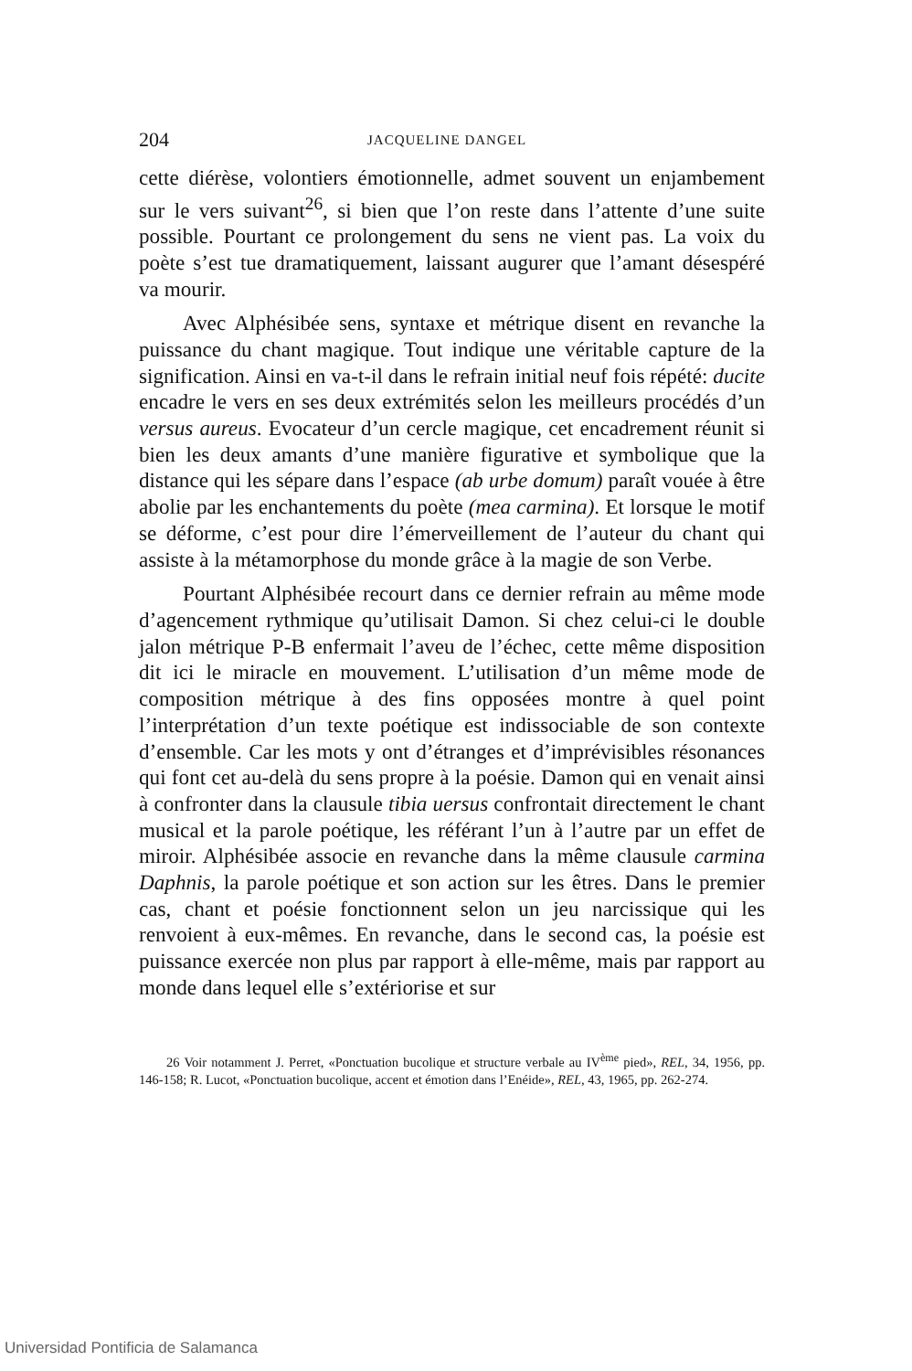204 JACQUELINE DANGEL
cette diérèse, volontiers émotionnelle, admet souvent un enjambement sur le vers suivant<sup>26</sup>, si bien que l’on reste dans l’attente d’une suite possible. Pourtant ce prolongement du sens ne vient pas. La voix du poète s’est tue dramatiquement, laissant augurer que l’amant désespéré va mourir.
Avec Alphésibée sens, syntaxe et métrique disent en revanche la puissance du chant magique. Tout indique une véritable capture de la signification. Ainsi en va-t-il dans le refrain initial neuf fois répété: ducite encadre le vers en ses deux extrémités selon les meilleurs procédés d’un versus aureus. Evocateur d’un cercle magique, cet encadrement réunit si bien les deux amants d’une manière figurative et symbolique que la distance qui les sépare dans l’espace (ab urbe domum) paraît vouée à être abolie par les enchantements du poète (mea carmina). Et lorsque le motif se déforme, c’est pour dire l’émerveillement de l’auteur du chant qui assiste à la métamorphose du monde grâce à la magie de son Verbe.
Pourtant Alphésibée recourt dans ce dernier refrain au même mode d’agencement rythmique qu’utilisait Damon. Si chez celui-ci le double jalon métrique P-B enfermait l’aveu de l’échec, cette même disposition dit ici le miracle en mouvement. L’utilisation d’un même mode de composition métrique à des fins opposées montre à quel point l’interprétation d’un texte poétique est indissociable de son contexte d’ensemble. Car les mots y ont d’étranges et d’imprévisibles résonances qui font cet au-delà du sens propre à la poésie. Damon qui en venait ainsi à confronter dans la clausule tibia uersus confrontait directement le chant musical et la parole poétique, les référant l’un à l’autre par un effet de miroir. Alphésibée associe en revanche dans la même clausule carmina Daphnis, la parole poétique et son action sur les êtres. Dans le premier cas, chant et poésie fonctionnent selon un jeu narcissique qui les renvoient à eux-mêmes. En revanche, dans le second cas, la poésie est puissance exercée non plus par rapport à elle-même, mais par rapport au monde dans lequel elle s’extériorise et sur
26 Voir notamment J. Perret, «Ponctuation bucolique et structure verbale au IV<sup>ème</sup> pied», REL, 34, 1956, pp. 146-158; R. Lucot, «Ponctuation bucolique, accent et émotion dans l’Enéide», REL, 43, 1965, pp. 262-274.
Universidad Pontificia de Salamanca